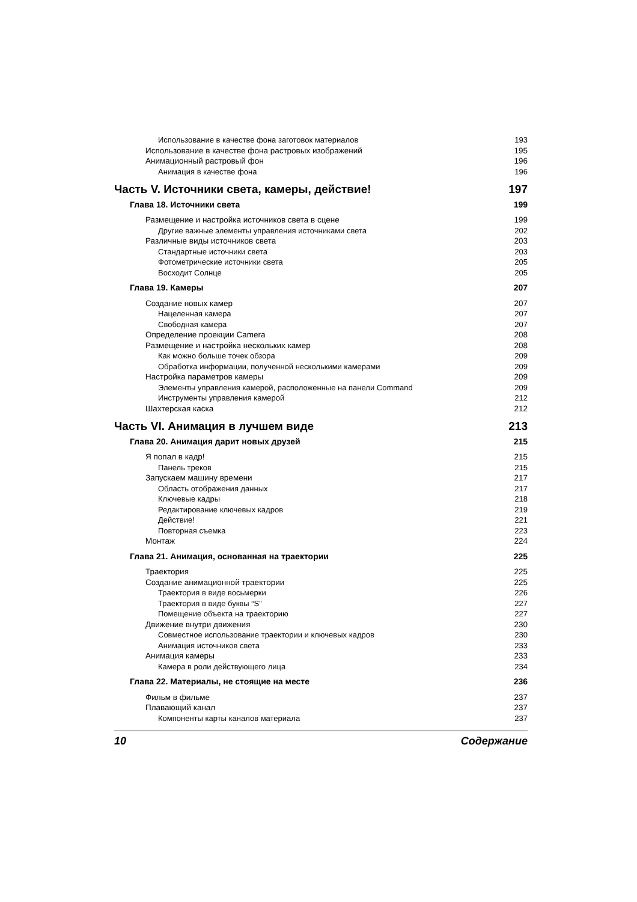Использование в качестве фона заготовок материалов 193
Использование в качестве фона растровых изображений 195
Анимационный растровый фон 196
Анимация в качестве фона 196
Часть V. Источники света, камеры, действие! 197
Глава 18. Источники света 199
Размещение и настройка источников света в сцене 199
Другие важные элементы управления источниками света 202
Различные виды источников света 203
Стандартные источники света 203
Фотометрические источники света 205
Восходит Солнце 205
Глава 19. Камеры 207
Создание новых камер 207
Нацеленная камера 207
Свободная камера 207
Определение проекции Camera 208
Размещение и настройка нескольких камер 208
Как можно больше точек обзора 209
Обработка информации, полученной несколькими камерами 209
Настройка параметров камеры 209
Элементы управления камерой, расположенные на панели Command 209
Инструменты управления камерой 212
Шахтерская каска 212
Часть VI. Анимация в лучшем виде 213
Глава 20. Анимация дарит новых друзей 215
Я попал в кадр! 215
Панель треков 215
Запускаем машину времени 217
Область отображения данных 217
Ключевые кадры 218
Редактирование ключевых кадров 219
Действие! 221
Повторная съемка 223
Монтаж 224
Глава 21. Анимация, основанная на траектории 225
Траектория 225
Создание анимационной траектории 225
Траектория в виде восьмерки 226
Траектория в виде буквы “S” 227
Помещение объекта на траекторию 227
Движение внутри движения 230
Совместное использование траектории и ключевых кадров 230
Анимация источников света 233
Анимация камеры 233
Камера в роли действующего лица 234
Глава 22. Материалы, не стоящие на месте 236
Фильм в фильме 237
Плавающий канал 237
Компоненты карты каналов материала 237
10 Содержание